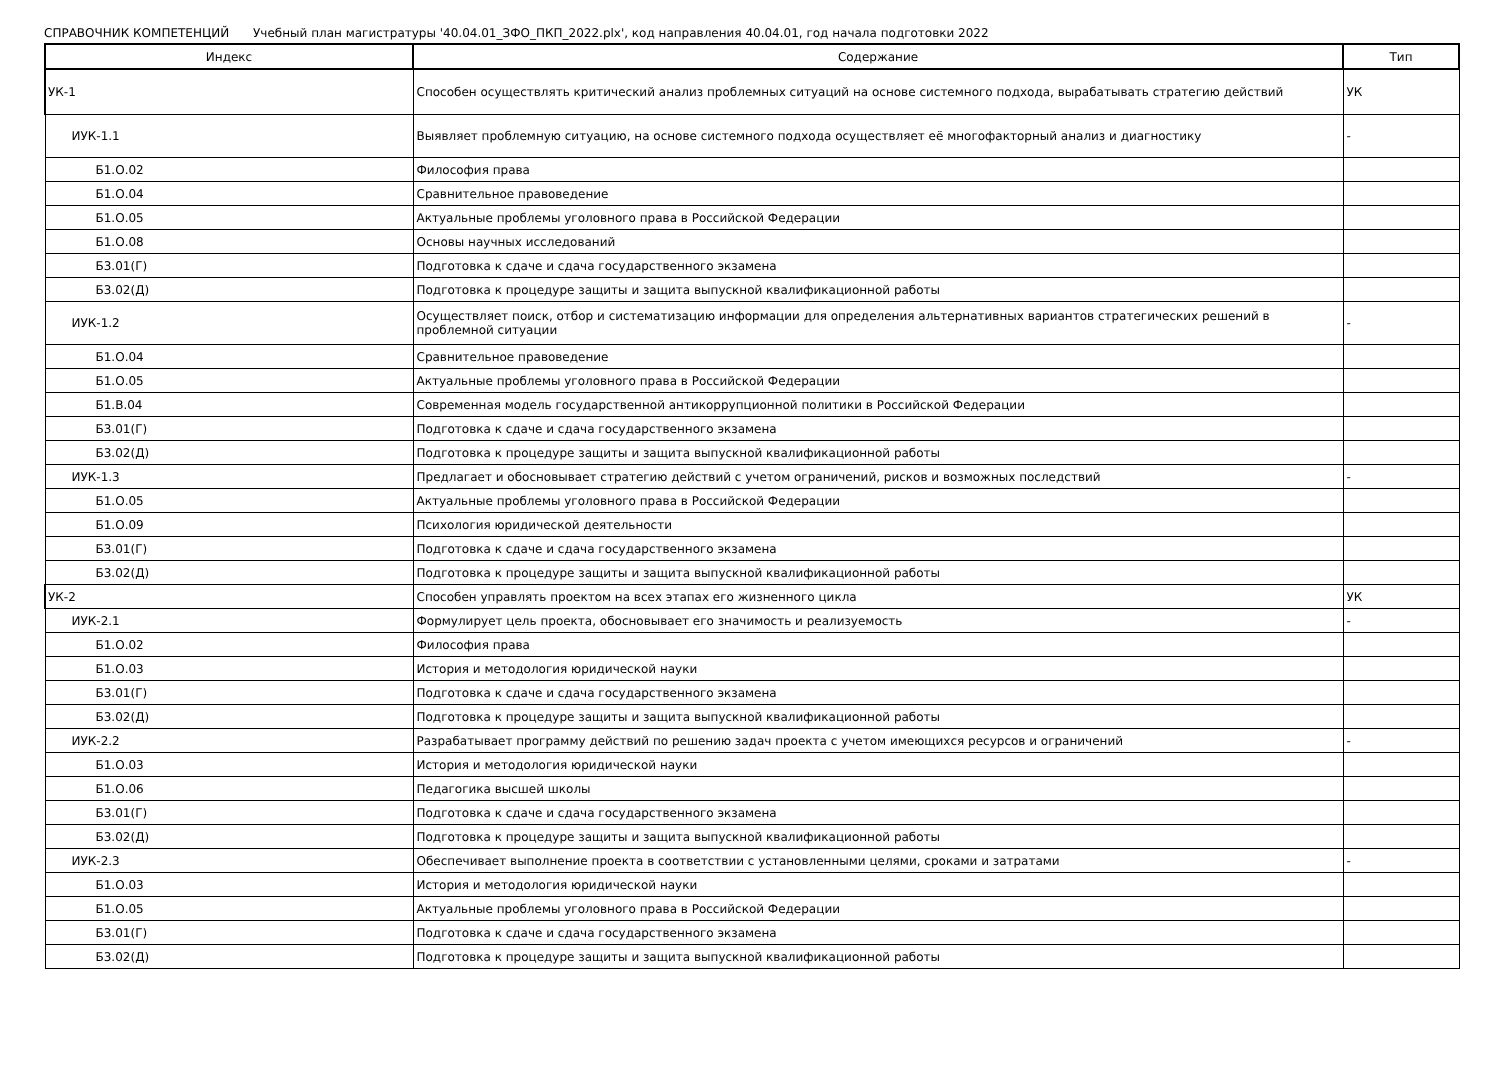СПРАВОЧНИК КОМПЕТЕНЦИЙ Учебный план магистратуры '40.04.01_ЗФО_ПКП_2022.plx', код направления 40.04.01, год начала подготовки 2022
| Индекс | Содержание | Тип |
| --- | --- | --- |
| УК-1 | Способен осуществлять критический анализ проблемных ситуаций на основе системного подхода, вырабатывать стратегию действий | УК |
| ИУК-1.1 | Выявляет проблемную ситуацию, на основе системного подхода осуществляет её многофакторный анализ и диагностику | - |
| Б1.О.02 | Философия права | |
| Б1.О.04 | Сравнительное правоведение | |
| Б1.О.05 | Актуальные проблемы уголовного права в Российской Федерации | |
| Б1.О.08 | Основы научных исследований | |
| Б3.01(Г) | Подготовка к сдаче и сдача государственного экзамена | |
| Б3.02(Д) | Подготовка к процедуре защиты и защита выпускной квалификационной работы | |
| ИУК-1.2 | Осуществляет поиск, отбор и систематизацию информации для определения альтернативных вариантов стратегических решений в проблемной ситуации | - |
| Б1.О.04 | Сравнительное правоведение | |
| Б1.О.05 | Актуальные проблемы уголовного права в Российской Федерации | |
| Б1.В.04 | Современная модель государственной антикоррупционной политики в Российской Федерации | |
| Б3.01(Г) | Подготовка к сдаче и сдача государственного экзамена | |
| Б3.02(Д) | Подготовка к процедуре защиты и защита выпускной квалификационной работы | |
| ИУК-1.3 | Предлагает и обосновывает стратегию действий с учетом ограничений, рисков и возможных последствий | - |
| Б1.О.05 | Актуальные проблемы уголовного права в Российской Федерации | |
| Б1.О.09 | Психология юридической деятельности | |
| Б3.01(Г) | Подготовка к сдаче и сдача государственного экзамена | |
| Б3.02(Д) | Подготовка к процедуре защиты и защита выпускной квалификационной работы | |
| УК-2 | Способен управлять проектом на всех этапах его жизненного цикла | УК |
| ИУК-2.1 | Формулирует цель проекта, обосновывает его значимость и реализуемость | - |
| Б1.О.02 | Философия права | |
| Б1.О.03 | История и методология юридической науки | |
| Б3.01(Г) | Подготовка к сдаче и сдача государственного экзамена | |
| Б3.02(Д) | Подготовка к процедуре защиты и защита выпускной квалификационной работы | |
| ИУК-2.2 | Разрабатывает программу действий по решению задач проекта с учетом имеющихся ресурсов и ограничений | - |
| Б1.О.03 | История и методология юридической науки | |
| Б1.О.06 | Педагогика высшей школы | |
| Б3.01(Г) | Подготовка к сдаче и сдача государственного экзамена | |
| Б3.02(Д) | Подготовка к процедуре защиты и защита выпускной квалификационной работы | |
| ИУК-2.3 | Обеспечивает выполнение проекта в соответствии с установленными целями, сроками и затратами | - |
| Б1.О.03 | История и методология юридической науки | |
| Б1.О.05 | Актуальные проблемы уголовного права в Российской Федерации | |
| Б3.01(Г) | Подготовка к сдаче и сдача государственного экзамена | |
| Б3.02(Д) | Подготовка к процедуре защиты и защита выпускной квалификационной работы | |